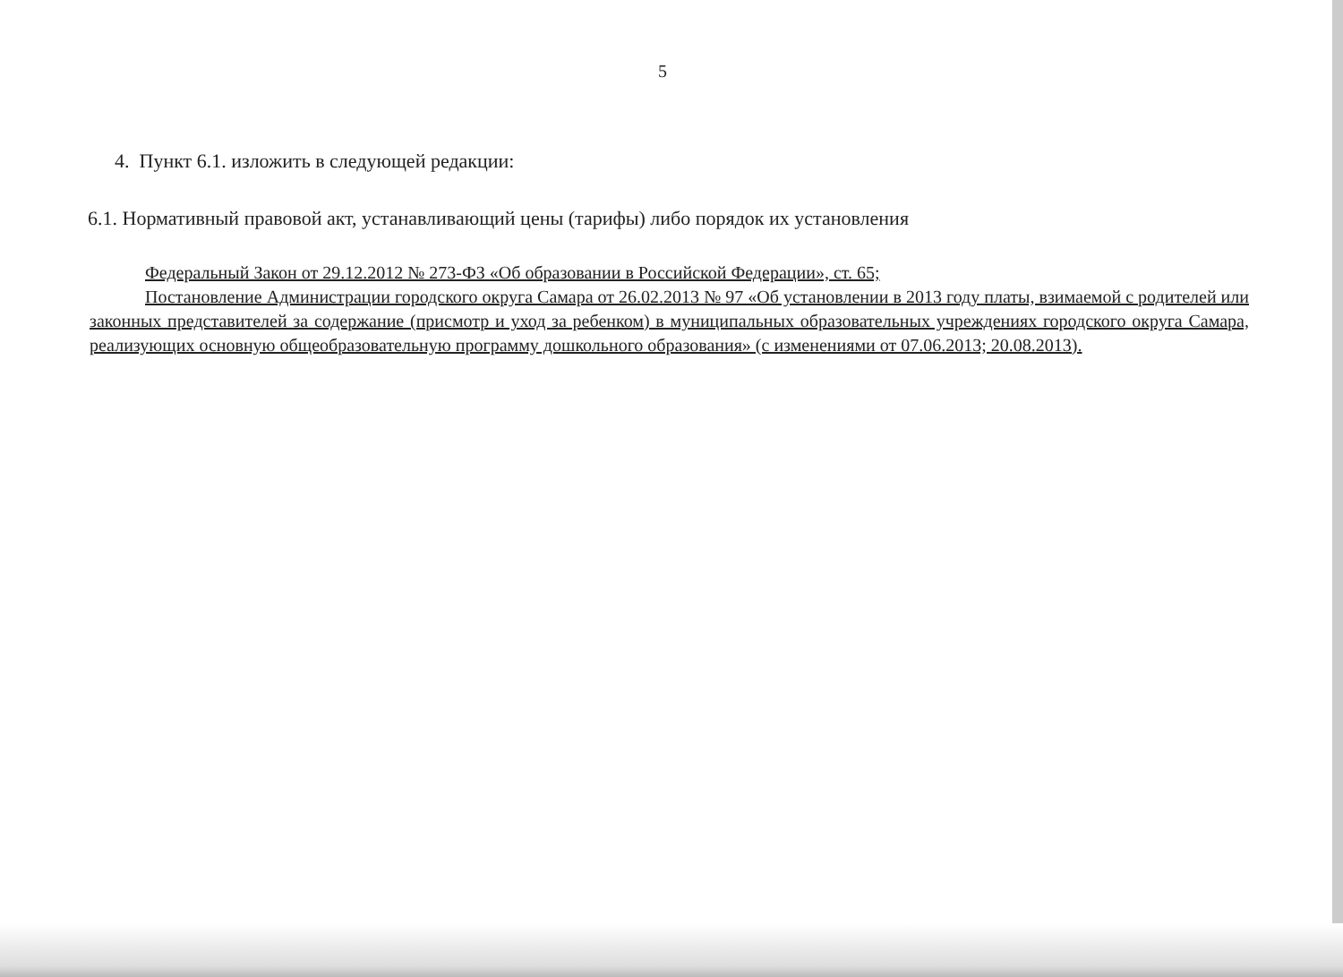5
4. Пункт 6.1. изложить в следующей редакции:
6.1. Нормативный правовой акт, устанавливающий цены (тарифы) либо порядок их установления
Федеральный Закон от 29.12.2012 № 273-ФЗ «Об образовании в Российской Федерации», ст. 65;
Постановление Администрации городского округа Самара от 26.02.2013 № 97 «Об установлении в 2013 году платы, взимаемой с родителей или законных представителей за содержание (присмотр и уход за ребенком) в муниципальных образовательных учреждениях городского округа Самара, реализующих основную общеобразовательную программу дошкольного образования» (с изменениями от 07.06.2013; 20.08.2013).